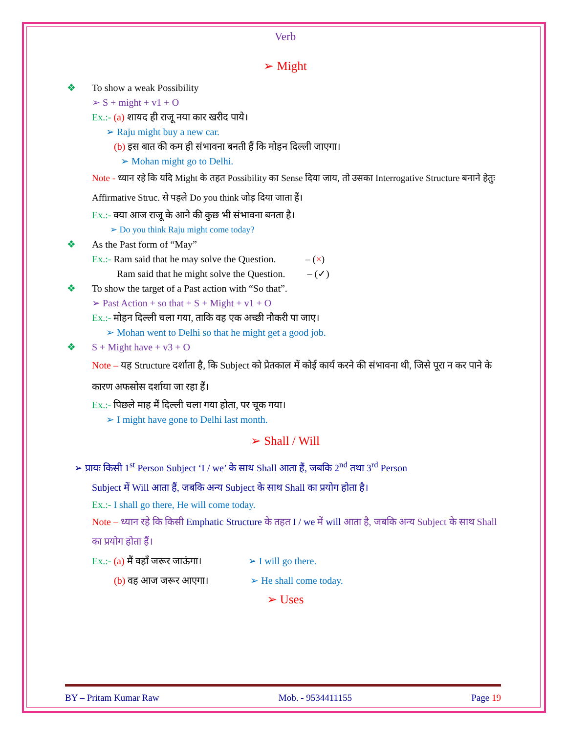Verb
➢ Might
❖ To show a weak Possibility
➢ S + might + v1 + O
Ex.:- (a) शायद ही राजू नया कार खरीद पाये।
➢ Raju might buy a new car.
(b) इस बात की कम ही संभावना बनती हैं कि मोहन दिल्ली जाएगा।
➢ Mohan might go to Delhi.
Note - ध्यान रहे कि यदि Might के तहत Possibility का Sense दिया जाय, तो उसका Interrogative Structure बनाने हेतुः Affirmative Struc. से पहले Do you think जोड़ दिया जाता हैं।
Ex.:- क्या आज राजू के आने की कुछ भी संभावना बनता है।
➢ Do you think Raju might come today?
❖ As the Past form of “May”
Ex.:- Ram said that he may solve the Question. – (×)
Ram said that he might solve the Question. – (✓)
❖ To show the target of a Past action with “So that”.
➢ Past Action + so that + S + Might + v1 + O
Ex.:- मोहन दिल्ली चला गया, ताकि वह एक अच्छी नौकरी पा जाए।
➢ Mohan went to Delhi so that he might get a good job.
❖ S + Might have + v3 + O
Note – यह Structure दर्शाता है, कि Subject को प्रेतकाल में कोई कार्य करने की संभावना थी, जिसे पूरा न कर पाने के कारण अफसोस दर्शाया जा रहा हैं।
Ex.:- पिछले माह मैं दिल्ली चला गया होता, पर चूक गया।
➢ I might have gone to Delhi last month.
➢ Shall / Will
➢ प्रायः किसी 1<sup>st</sup> Person Subject ‘I / we’ के साथ Shall आता हैं, जबकि 2<sup>nd</sup> तथा 3<sup>rd</sup> Person
Subject में Will आता हैं, जबकि अन्य Subject के साथ Shall का प्रयोग होता है।
Ex.:- I shall go there, He will come today.
Note – ध्यान रहे कि किसी Emphatic Structure के तहत I / we में will आता है, जबकि अन्य Subject के साथ Shall का प्रयोग होता हैं।
Ex.:- (a) मैं वहाँ जरूर जाऊंगा। ➢ I will go there.
(b) वह आज जरूर आएगा। ➢ He shall come today.
➢ Uses
BY – Pritam Kumar Raw Mob. - 9534411155 Page 19